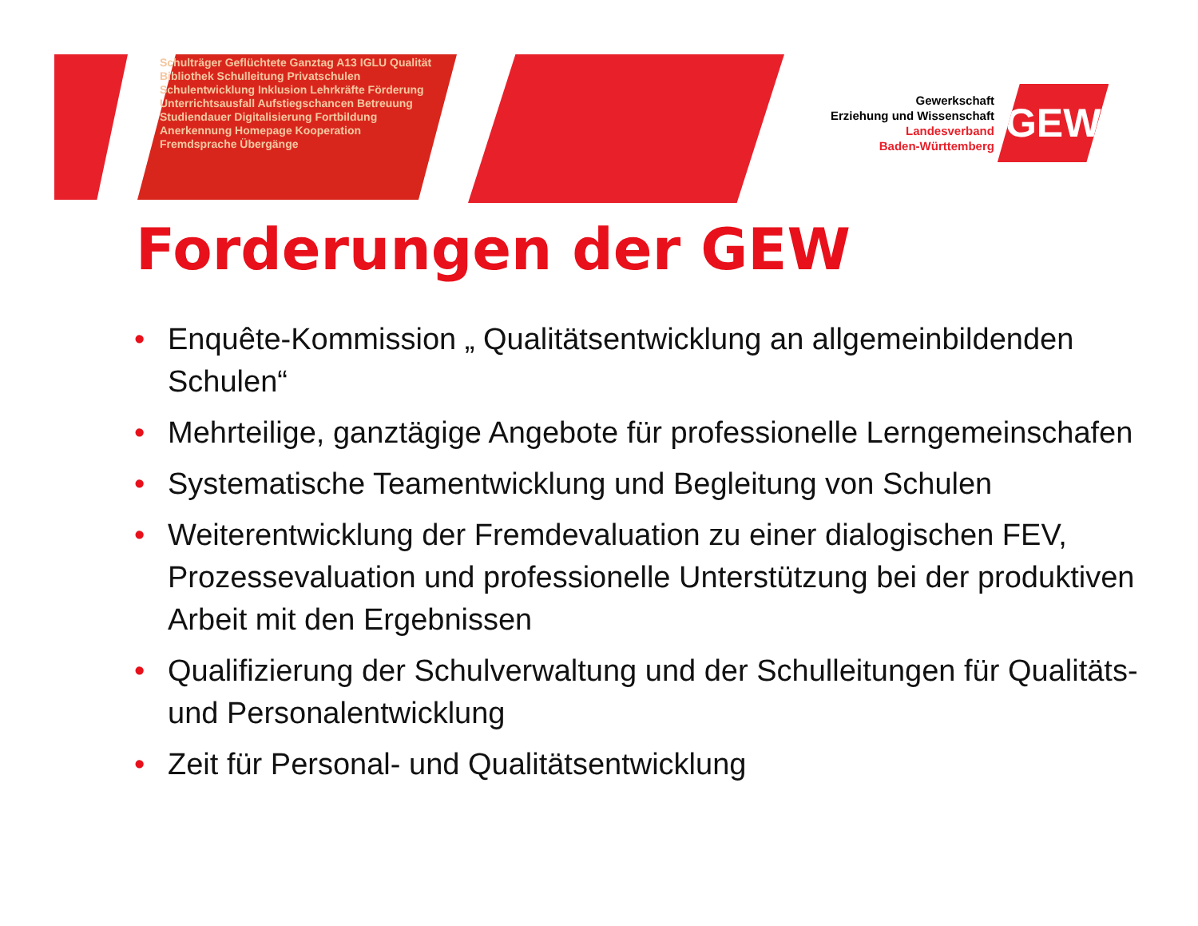Schulträger Geflüchtete Ganztag A13 IGLU Qualität Bibliothek Schulleitung Privatschulen Schulentwicklung Inklusion Lehrkräfte Förderung Unterrichtsausfall Aufstiegschancen Betreuung Studiendauer Digitalisierung Fortbildung Anerkennung Homepage Kooperation Fremdsprache Übergänge
Gewerkschaft
Erziehung und Wissenschaft
Landesverband
Baden-Württemberg
GEW
Forderungen der GEW
• Enquête-Kommission „ Qualitätsentwicklung an allgemeinbildenden Schulen“
• Mehrteilige, ganztägige Angebote für professionelle Lerngemeinschafen
• Systematische Teamentwicklung und Begleitung von Schulen
• Weiterentwicklung der Fremdevaluation zu einer dialogischen FEV, Prozessevaluation und professionelle Unterstützung bei der produktiven Arbeit mit den Ergebnissen
• Qualifizierung der Schulverwaltung und der Schulleitungen für Qualitäts- und Personalentwicklung
• Zeit für Personal- und Qualitätsentwicklung